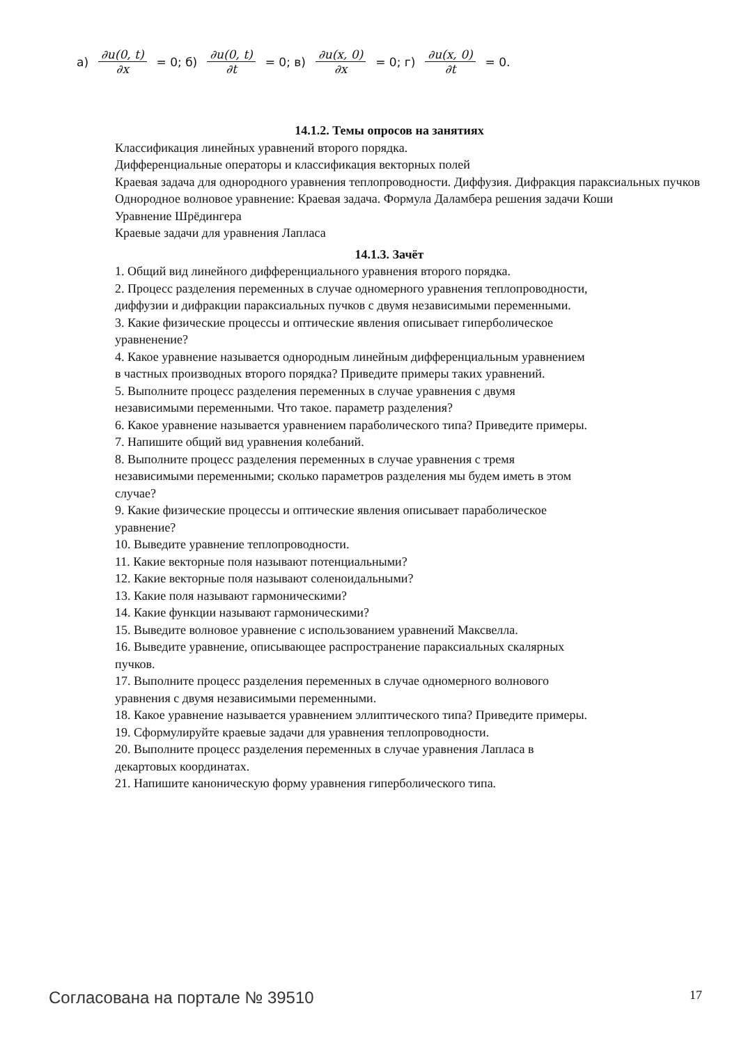а) ∂u(0, t) ∂x = 0; б) ∂u(0, t) ∂t = 0; в) ∂u(x, 0) ∂x = 0; г) ∂u(x, 0) ∂t = 0.
14.1.2. Темы опросов на занятиях
Классификация линейных уравнений второго порядка.
Дифференциальные операторы и классификация векторных полей
Краевая задача для однородного уравнения теплопроводности. Диффузия. Дифракция параксиальных пучков
Однородное волновое уравнение: Краевая задача. Формула Даламбера решения задачи Коши
Уравнение Шрёдингера
Краевые задачи для уравнения Лапласа
14.1.3. Зачёт
1. Общий вид линейного дифференциального уравнения второго порядка.
2. Процесс разделения переменных в случае одномерного уравнения теплопроводности, диффузии и дифракции параксиальных пучков с двумя независимыми переменными.
3. Какие физические процессы и оптические явления описывает гиперболическое уравненение?
4. Какое уравнение называется однородным линейным дифференциальным уравнением в частных производных второго порядка? Приведите примеры таких уравнений.
5. Выполните процесс разделения переменных в случае уравнения с двумя независимыми переменными. Что такое. параметр разделения?
6. Какое уравнение называется уравнением параболического типа? Приведите примеры.
7. Напишите общий вид уравнения колебаний.
8. Выполните процесс разделения переменных в случае уравнения с тремя независимыми переменными; сколько параметров разделения мы будем иметь в этом случае?
9. Какие физические процессы и оптические явления описывает параболическое уравнение?
10. Выведите уравнение теплопроводности.
11. Какие векторные поля называют потенциальными?
12. Какие векторные поля называют соленоидальными?
13. Какие поля называют гармоническими?
14. Какие функции называют гармоническими?
15. Выведите волновое уравнение с использованием уравнений Максвелла.
16. Выведите уравнение, описывающее распространение параксиальных скалярных пучков.
17. Выполните процесс разделения переменных в случае одномерного волнового уравнения с двумя независимыми переменными.
18. Какое уравнение называется уравнением эллиптического типа? Приведите примеры.
19. Сформулируйте краевые задачи для уравнения теплопроводности.
20. Выполните процесс разделения переменных в случае уравнения Лапласа в декартовых координатах.
21. Напишите каноническую форму уравнения гиперболического типа.
Согласована на портале № 39510 17